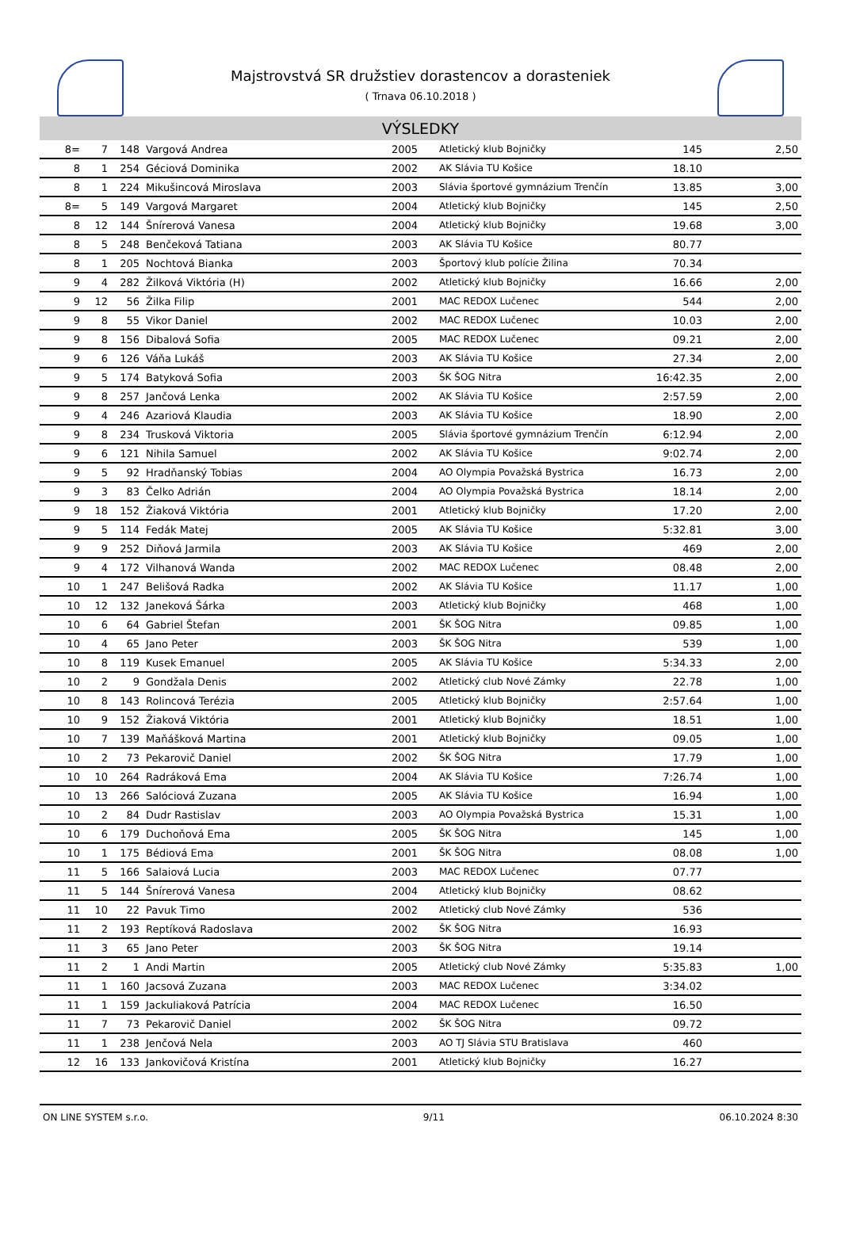Majstrovstvá SR družstiev dorastencov a dorasteniek
( Trnava 06.10.2018 )
VÝSLEDKY
| 8= | 7 | 148 | Vargová Andrea | 2005 | Atletický klub Bojničky | 145 | 2,50 |
| 8 | 1 | 254 | Géciová Dominika | 2002 | AK Slávia TU Košice | 18.10 | |
| 8 | 1 | 224 | Mikušincová Miroslava | 2003 | Slávia športové gymnázium Trenčín | 13.85 | 3,00 |
| 8= | 5 | 149 | Vargová Margaret | 2004 | Atletický klub Bojničky | 145 | 2,50 |
| 8 | 12 | 144 | Šnírerová Vanesa | 2004 | Atletický klub Bojničky | 19.68 | 3,00 |
| 8 | 5 | 248 | Benčeková Tatiana | 2003 | AK Slávia TU Košice | 80.77 | |
| 8 | 1 | 205 | Nochtová Bianka | 2003 | Športový klub polície Žilina | 70.34 | |
| 9 | 4 | 282 | Žilková Viktória (H) | 2002 | Atletický klub Bojničky | 16.66 | 2,00 |
| 9 | 12 | 56 | Žilka Filip | 2001 | MAC REDOX Lučenec | 544 | 2,00 |
| 9 | 8 | 55 | Vikor Daniel | 2002 | MAC REDOX Lučenec | 10.03 | 2,00 |
| 9 | 8 | 156 | Dibalová Sofia | 2005 | MAC REDOX Lučenec | 09.21 | 2,00 |
| 9 | 6 | 126 | Váňa Lukáš | 2003 | AK Slávia TU Košice | 27.34 | 2,00 |
| 9 | 5 | 174 | Batyková Sofia | 2003 | ŠK ŠOG Nitra | 16:42.35 | 2,00 |
| 9 | 8 | 257 | Jančová Lenka | 2002 | AK Slávia TU Košice | 2:57.59 | 2,00 |
| 9 | 4 | 246 | Azariová Klaudia | 2003 | AK Slávia TU Košice | 18.90 | 2,00 |
| 9 | 8 | 234 | Trusková Viktoria | 2005 | Slávia športové gymnázium Trenčín | 6:12.94 | 2,00 |
| 9 | 6 | 121 | Nihila Samuel | 2002 | AK Slávia TU Košice | 9:02.74 | 2,00 |
| 9 | 5 | 92 | Hradňanský Tobias | 2004 | AO Olympia Považská Bystrica | 16.73 | 2,00 |
| 9 | 3 | 83 | Čelko Adrián | 2004 | AO Olympia Považská Bystrica | 18.14 | 2,00 |
| 9 | 18 | 152 | Žiaková Viktória | 2001 | Atletický klub Bojničky | 17.20 | 2,00 |
| 9 | 5 | 114 | Fedák Matej | 2005 | AK Slávia TU Košice | 5:32.81 | 3,00 |
| 9 | 9 | 252 | Diňová Jarmila | 2003 | AK Slávia TU Košice | 469 | 2,00 |
| 9 | 4 | 172 | Vilhanová Wanda | 2002 | MAC REDOX Lučenec | 08.48 | 2,00 |
| 10 | 1 | 247 | Belišová Radka | 2002 | AK Slávia TU Košice | 11.17 | 1,00 |
| 10 | 12 | 132 | Janeková Šárka | 2003 | Atletický klub Bojničky | 468 | 1,00 |
| 10 | 6 | 64 | Gabriel Štefan | 2001 | ŠK ŠOG Nitra | 09.85 | 1,00 |
| 10 | 4 | 65 | Jano Peter | 2003 | ŠK ŠOG Nitra | 539 | 1,00 |
| 10 | 8 | 119 | Kusek Emanuel | 2005 | AK Slávia TU Košice | 5:34.33 | 2,00 |
| 10 | 2 | 9 | Gondžala Denis | 2002 | Atletický club Nové Zámky | 22.78 | 1,00 |
| 10 | 8 | 143 | Rolincová Terézia | 2005 | Atletický klub Bojničky | 2:57.64 | 1,00 |
| 10 | 9 | 152 | Žiaková Viktória | 2001 | Atletický klub Bojničky | 18.51 | 1,00 |
| 10 | 7 | 139 | Maňášková Martina | 2001 | Atletický klub Bojničky | 09.05 | 1,00 |
| 10 | 2 | 73 | Pekarovič Daniel | 2002 | ŠK ŠOG Nitra | 17.79 | 1,00 |
| 10 | 10 | 264 | Radráková Ema | 2004 | AK Slávia TU Košice | 7:26.74 | 1,00 |
| 10 | 13 | 266 | Salóciová Zuzana | 2005 | AK Slávia TU Košice | 16.94 | 1,00 |
| 10 | 2 | 84 | Dudr Rastislav | 2003 | AO Olympia Považská Bystrica | 15.31 | 1,00 |
| 10 | 6 | 179 | Duchoňová Ema | 2005 | ŠK ŠOG Nitra | 145 | 1,00 |
| 10 | 1 | 175 | Bédiová Ema | 2001 | ŠK ŠOG Nitra | 08.08 | 1,00 |
| 11 | 5 | 166 | Salaiová Lucia | 2003 | MAC REDOX Lučenec | 07.77 | |
| 11 | 5 | 144 | Šnírerová Vanesa | 2004 | Atletický klub Bojničky | 08.62 | |
| 11 | 10 | 22 | Pavuk Timo | 2002 | Atletický club Nové Zámky | 536 | |
| 11 | 2 | 193 | Reptíková Radoslava | 2002 | ŠK ŠOG Nitra | 16.93 | |
| 11 | 3 | 65 | Jano Peter | 2003 | ŠK ŠOG Nitra | 19.14 | |
| 11 | 2 | 1 | Andi Martin | 2005 | Atletický club Nové Zámky | 5:35.83 | 1,00 |
| 11 | 1 | 160 | Jacsová Zuzana | 2003 | MAC REDOX Lučenec | 3:34.02 | |
| 11 | 1 | 159 | Jackuliaková Patrícia | 2004 | MAC REDOX Lučenec | 16.50 | |
| 11 | 7 | 73 | Pekarovič Daniel | 2002 | ŠK ŠOG Nitra | 09.72 | |
| 11 | 1 | 238 | Jenčová Nela | 2003 | AO TJ Slávia STU Bratislava | 460 | |
| 12 | 16 | 133 | Jankovičová Kristína | 2001 | Atletický klub Bojničky | 16.27 | |
ON LINE SYSTEM s.r.o. 9/11 06.10.2024 8:30